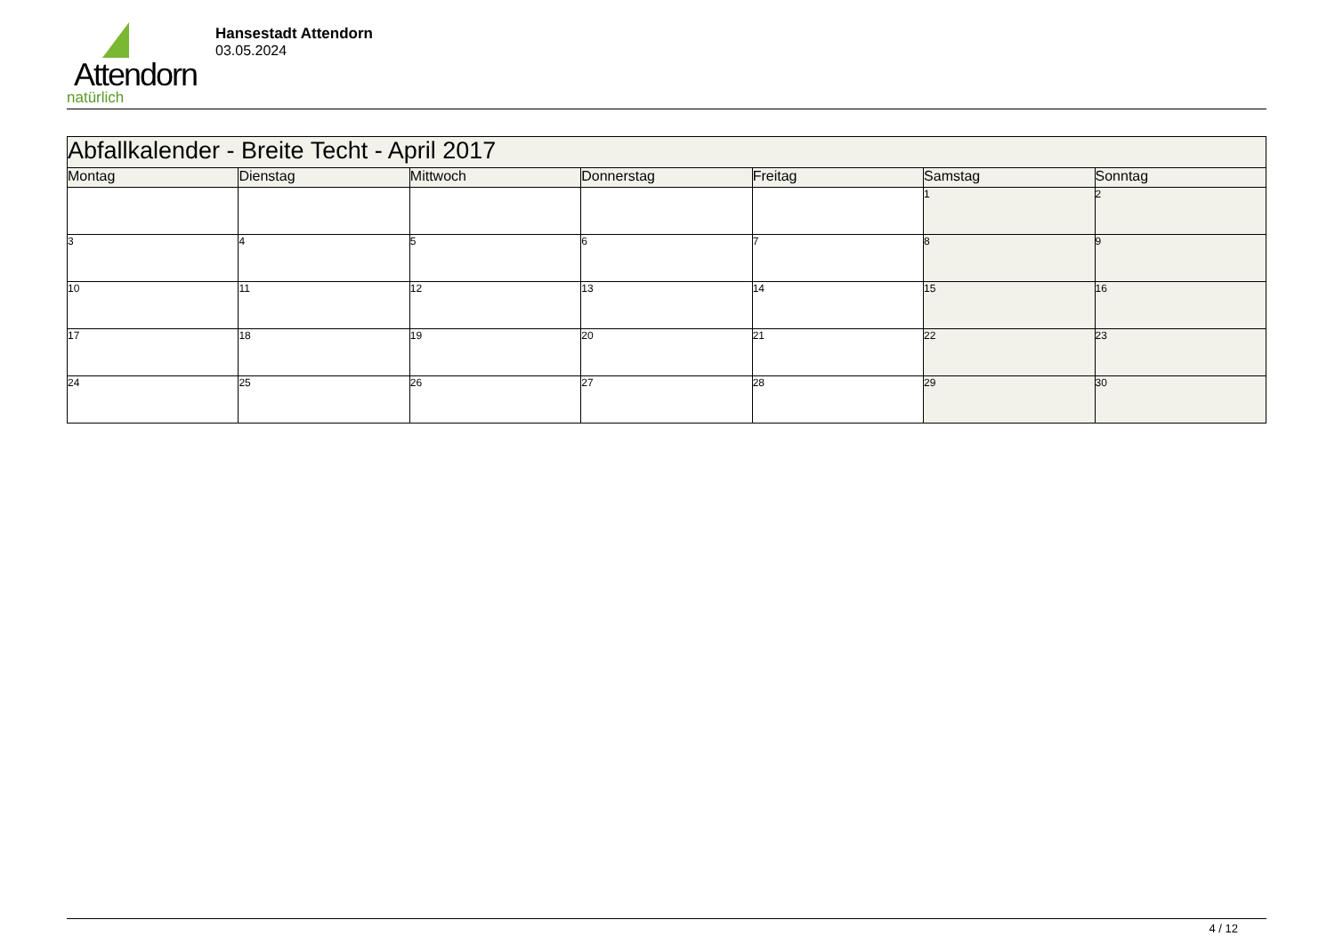Attendorn
natürlich
Hansestadt Attendorn
03.05.2024
| Abfallkalender - Breite Techt - April 2017 | | | | | | |
| Montag | Dienstag | Mittwoch | Donnerstag | Freitag | Samstag | Sonntag |
| | | | | | 1 | 2 |
| 3 | 4 | 5 | 6 | 7 | 8 | 9 |
| 10 | 11 | 12 | 13 | 14 | 15 | 16 |
| 17 | 18 | 19 | 20 | 21 | 22 | 23 |
| 24 | 25 | 26 | 27 | 28 | 29 | 30 |
4 / 12